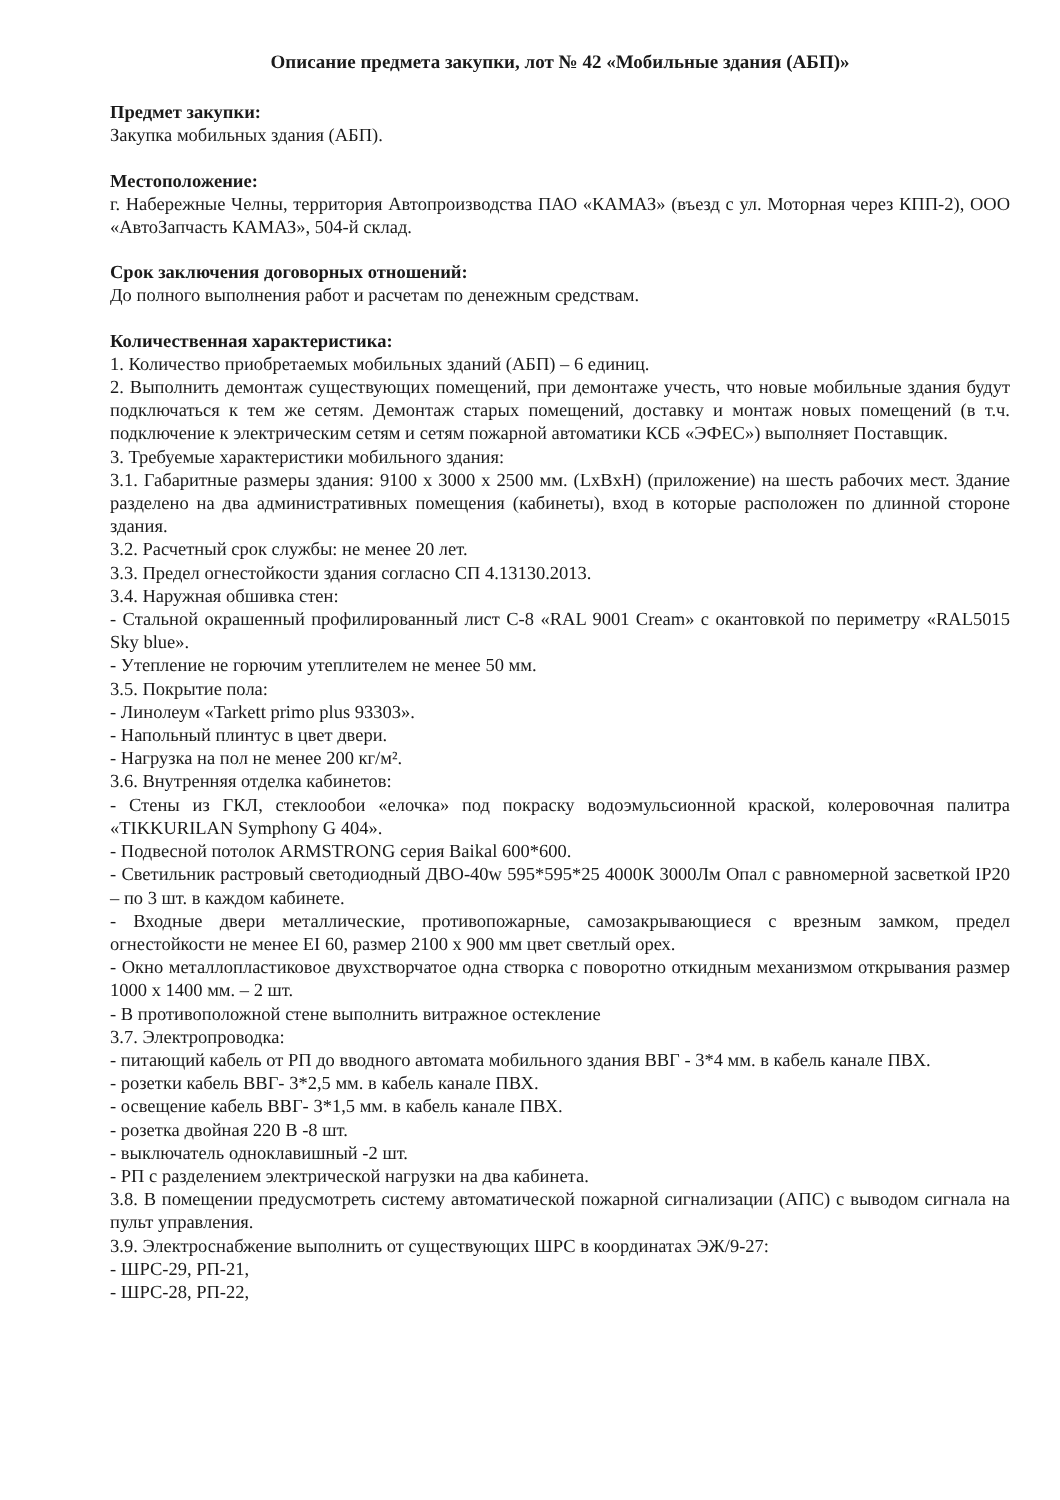Описание предмета закупки, лот № 42 «Мобильные здания (АБП)»
Предмет закупки:
Закупка мобильных здания (АБП).
Местоположение:
г. Набережные Челны, территория Автопроизводства ПАО «КАМАЗ» (въезд с ул. Моторная через КПП-2), ООО «АвтоЗапчасть КАМАЗ», 504-й склад.
Срок заключения договорных отношений:
До полного выполнения работ и расчетам по денежным средствам.
Количественная характеристика:
1. Количество приобретаемых мобильных зданий (АБП) – 6 единиц.
2. Выполнить демонтаж существующих помещений, при демонтаже учесть, что новые мобильные здания будут подключаться к тем же сетям. Демонтаж старых помещений, доставку и монтаж новых помещений (в т.ч. подключение к электрическим сетям и сетям пожарной автоматики КСБ «ЭФЕС») выполняет Поставщик.
3. Требуемые характеристики мобильного здания:
3.1. Габаритные размеры здания: 9100 х 3000 х 2500 мм. (LxBxH) (приложение) на шесть рабочих мест. Здание разделено на два административных помещения (кабинеты), вход в которые расположен по длинной стороне здания.
3.2. Расчетный срок службы: не менее 20 лет.
3.3. Предел огнестойкости здания согласно СП 4.13130.2013.
3.4. Наружная обшивка стен:
- Стальной окрашенный профилированный лист С-8 «RAL 9001 Cream» с окантовкой по периметру «RAL5015 Sky blue».
- Утепление не горючим утеплителем не менее 50 мм.
3.5. Покрытие пола:
- Линолеум «Tarkett primo plus 93303».
- Напольный плинтус в цвет двери.
- Нагрузка на пол не менее 200 кг/м².
3.6. Внутренняя отделка кабинетов:
- Стены из ГКЛ, стеклообои «елочка» под покраску водоэмульсионной краской, колеровочная палитра «TIKKURILAN Symphony G 404».
- Подвесной потолок ARMSTRONG серия Baikal 600*600.
- Светильник растровый светодиодный ДВО-40w 595*595*25 4000К 3000Лм Опал с равномерной засветкой IP20 – по 3 шт. в каждом кабинете.
- Входные двери металлические, противопожарные, самозакрывающиеся с врезным замком, предел огнестойкости не менее EI 60, размер 2100 х 900 мм цвет светлый орех.
- Окно металлопластиковое двухстворчатое одна створка с поворотно откидным механизмом открывания размер 1000 х 1400 мм. – 2 шт.
- В противоположной стене выполнить витражное остекление
3.7. Электропроводка:
- питающий кабель от РП до вводного автомата мобильного здания ВВГ - 3*4 мм. в кабель канале ПВХ.
- розетки кабель ВВГ- 3*2,5 мм. в кабель канале ПВХ.
- освещение кабель ВВГ- 3*1,5 мм. в кабель канале ПВХ.
- розетка двойная 220 В -8 шт.
- выключатель одноклавишный -2 шт.
- РП с разделением электрической нагрузки на два кабинета.
3.8. В помещении предусмотреть систему автоматической пожарной сигнализации (АПС) с выводом сигнала на пульт управления.
3.9. Электроснабжение выполнить от существующих ШРС в координатах ЭЖ/9-27:
- ШРС-29, РП-21,
- ШРС-28, РП-22,